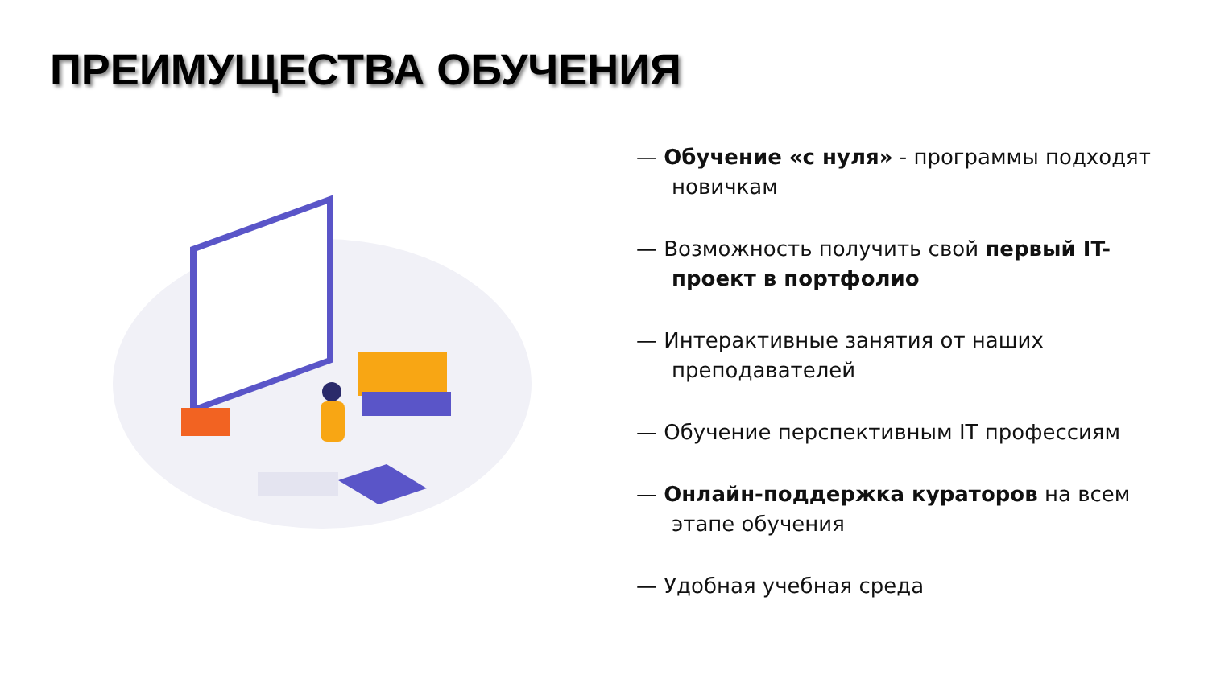ПРЕИМУЩЕСТВА ОБУЧЕНИЯ
— Обучение «с нуля» - программы подходят новичкам
— Возможность получить свой первый IT-проект в портфолио
— Интерактивные занятия от наших преподавателей
— Обучение перспективным IT профессиям
— Онлайн-поддержка кураторов на всем этапе обучения
— Удобная учебная среда